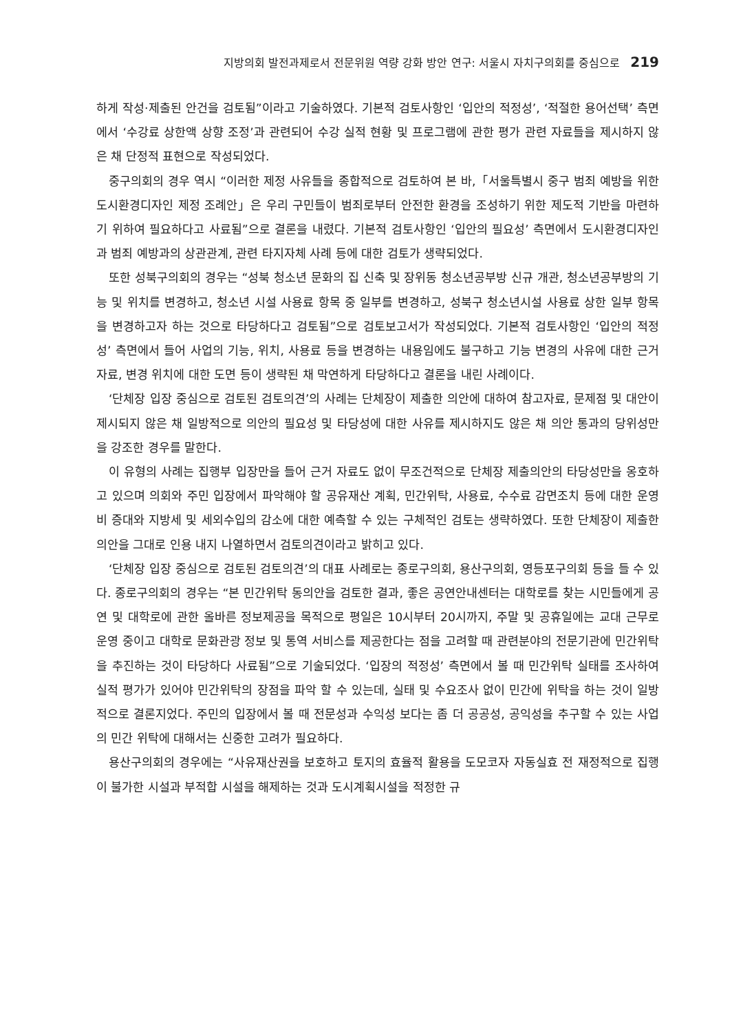지방의회 발전과제로서 전문위원 역량 강화 방안 연구: 서울시 자치구의회를 중심으로 219
하게 작성·제출된 안건을 검토됨”이라고 기술하였다. 기본적 검토사항인 ‘입안의 적정성’, ‘적절한 용어선택’ 측면에서 ‘수강료 상한액 상향 조정’과 관련되어 수강 실적 현황 및 프로그램에 관한 평가 관련 자료들을 제시하지 않은 채 단정적 표현으로 작성되었다.
중구의회의 경우 역시 “이러한 제정 사유들을 종합적으로 검토하여 본 바,「서울특별시 중구 범죄 예방을 위한 도시환경디자인 제정 조례안」은 우리 구민들이 범죄로부터 안전한 환경을 조성하기 위한 제도적 기반을 마련하기 위하여 필요하다고 사료됨”으로 결론을 내렸다. 기본적 검토사항인 ‘입안의 필요성’ 측면에서 도시환경디자인과 범죄 예방과의 상관관계, 관련 타지자체 사례 등에 대한 검토가 생략되었다.
또한 성북구의회의 경우는 “성북 청소년 문화의 집 신축 및 장위동 청소년공부방 신규 개관, 청소년공부방의 기능 및 위치를 변경하고, 청소년 시설 사용료 항목 중 일부를 변경하고, 성북구 청소년시설 사용료 상한 일부 항목을 변경하고자 하는 것으로 타당하다고 검토됨”으로 검토보고서가 작성되었다. 기본적 검토사항인 ‘입안의 적정성’ 측면에서 들어 사업의 기능, 위치, 사용료 등을 변경하는 내용임에도 불구하고 기능 변경의 사유에 대한 근거자료, 변경 위치에 대한 도면 등이 생략된 채 막연하게 타당하다고 결론을 내린 사례이다.
‘단체장 입장 중심으로 검토된 검토의견’의 사례는 단체장이 제출한 의안에 대하여 참고자료, 문제점 및 대안이 제시되지 않은 채 일방적으로 의안의 필요성 및 타당성에 대한 사유를 제시하지도 않은 채 의안 통과의 당위성만을 강조한 경우를 말한다.
이 유형의 사례는 집행부 입장만을 들어 근거 자료도 없이 무조건적으로 단체장 제출의안의 타당성만을 옹호하고 있으며 의회와 주민 입장에서 파악해야 할 공유재산 계획, 민간위탁, 사용료, 수수료 감면조치 등에 대한 운영비 증대와 지방세 및 세외수입의 감소에 대한 예측할 수 있는 구체적인 검토는 생략하였다. 또한 단체장이 제출한 의안을 그대로 인용 내지 나열하면서 검토의견이라고 밝히고 있다.
‘단체장 입장 중심으로 검토된 검토의견’의 대표 사례로는 종로구의회, 용산구의회, 영등포구의회 등을 들 수 있다. 종로구의회의 경우는 “본 민간위탁 동의안을 검토한 결과, 좋은 공연안내센터는 대학로를 찾는 시민들에게 공연 및 대학로에 관한 올바른 정보제공을 목적으로 평일은 10시부터 20시까지, 주말 및 공휴일에는 교대 근무로 운영 중이고 대학로 문화관광 정보 및 통역 서비스를 제공한다는 점을 고려할 때 관련분야의 전문기관에 민간위탁을 추진하는 것이 타당하다 사료됨”으로 기술되었다. ‘입장의 적정성’ 측면에서 볼 때 민간위탁 실태를 조사하여 실적 평가가 있어야 민간위탁의 장점을 파악 할 수 있는데, 실태 및 수요조사 없이 민간에 위탁을 하는 것이 일방적으로 결론지었다. 주민의 입장에서 볼 때 전문성과 수익성 보다는 좀 더 공공성, 공익성을 추구할 수 있는 사업의 민간 위탁에 대해서는 신중한 고려가 필요하다.
용산구의회의 경우에는 “사유재산권을 보호하고 토지의 효율적 활용을 도모코자 자동실효 전 재정적으로 집행이 불가한 시설과 부적합 시설을 해제하는 것과 도시계획시설을 적정한 규